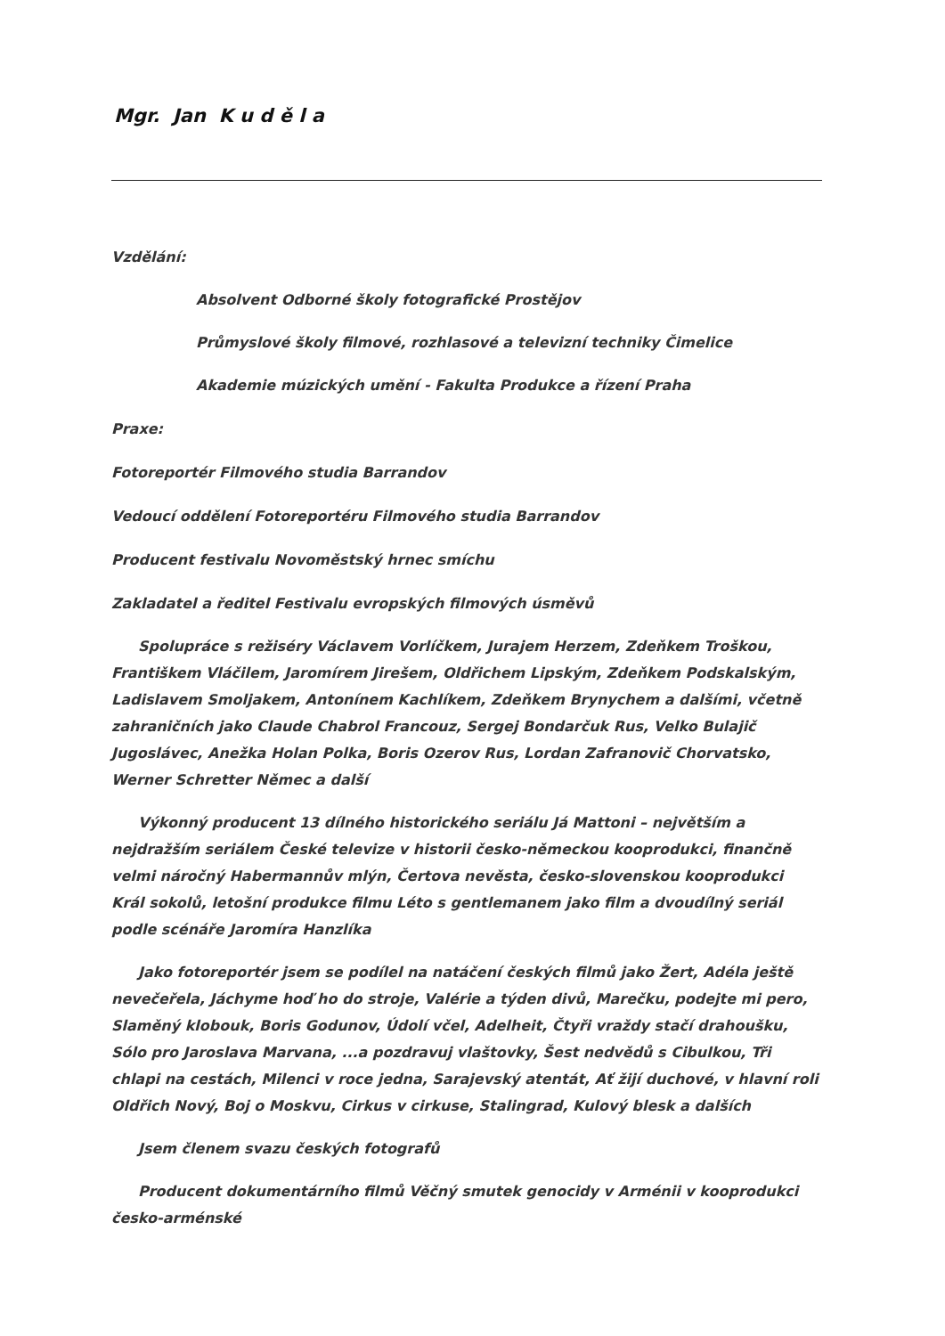Mgr. Jan K u d ě l a
Vzdělání:
Absolvent Odborné školy fotografické Prostějov
Průmyslové školy filmové, rozhlasové a televizní techniky Čimelice
Akademie múzických umění - Fakulta Produkce a řízení Praha
Praxe:
Fotoreportér Filmového studia Barrandov
Vedoucí oddělení Fotoreportéru Filmového studia Barrandov
Producent festivalu Novoměstský hrnec smíchu
Zakladatel a ředitel Festivalu evropských filmových úsměvů
Spolupráce s režiséry Václavem Vorlíčkem, Jurajem Herzem, Zdeňkem Troškou, Františkem Vláčilem, Jaromírem Jirešem, Oldřichem Lipským, Zdeňkem Podskalským, Ladislavem Smoljakem, Antonínem Kachlíkem, Zdeňkem Brynychem a dalšími, včetně zahraničních jako Claude Chabrol Francouz, Sergej Bondarčuk Rus, Velko Bulajič Jugoslávec, Anežka Holan Polka, Boris Ozerov Rus, Lordan Zafranovič Chorvatsko, Werner Schretter Němec a další
Výkonný producent 13 dílného historického seriálu Já Mattoni – největším a nejdražším seriálem České televize v historii česko-německou kooprodukci, finančně velmi náročný Habermannův mlýn, Čertova nevěsta, česko-slovenskou kooprodukci Král sokolů, letošní produkce filmu Léto s gentlemanem jako film a dvoudílný seriál podle scénáře Jaromíra Hanzlíka
Jako fotoreportér jsem se podílel na natáčení českých filmů jako Žert, Adéla ještě nevečeřela, Jáchyme hoď ho do stroje, Valérie a týden divů, Marečku, podejte mi pero, Slaměný klobouk, Boris Godunov, Údolí včel, Adelheit, Čtyři vraždy stačí drahoušku, Sólo pro Jaroslava Marvana, ...a pozdravuj vlaštovky, Šest nedvědů s Cibulkou, Tři chlapi na cestách, Milenci v roce jedna, Sarajevský atentát, Ať žijí duchové, v hlavní roli Oldřich Nový, Boj o Moskvu, Cirkus v cirkuse, Stalingrad, Kulový blesk a dalších
Jsem členem svazu českých fotografů
Producent dokumentárního filmů Věčný smutek genocidy v Arménii v kooprodukci česko-arménské